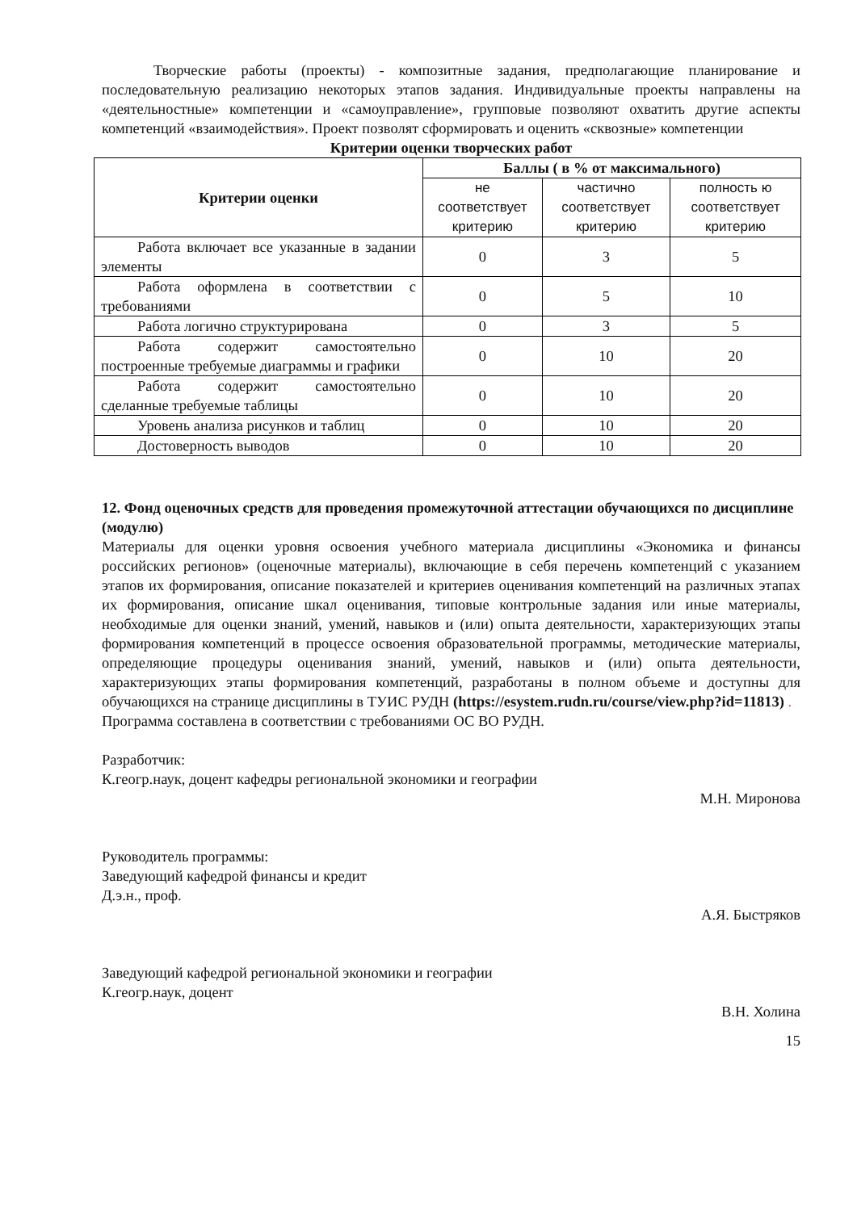Творческие работы (проекты) - композитные задания, предполагающие планирование и последовательную реализацию некоторых этапов задания. Индивидуальные проекты направлены на «деятельностные» компетенции и «самоуправление», групповые позволяют охватить другие аспекты компетенций «взаимодействия». Проект позволят сформировать и оценить «сквозные» компетенции
Критерии оценки творческих работ
| Критерии оценки | Баллы ( в % от максимального) | | |
| --- | --- | --- | --- |
| | не соответствует критерию | частично соответствует критерию | полность ю соответствует критерию |
| Работа включает все указанные в задании элементы | 0 | 3 | 5 |
| Работа оформлена в соответствии с требованиями | 0 | 5 | 10 |
| Работа логично структурирована | 0 | 3 | 5 |
| Работа содержит самостоятельно построенные требуемые диаграммы и графики | 0 | 10 | 20 |
| Работа содержит самостоятельно сделанные требуемые таблицы | 0 | 10 | 20 |
| Уровень анализа рисунков и таблиц | 0 | 10 | 20 |
| Достоверность выводов | 0 | 10 | 20 |
12. Фонд оценочных средств для проведения промежуточной аттестации обучающихся по дисциплине (модулю)
Материалы для оценки уровня освоения учебного материала дисциплины «Экономика и финансы российских регионов» (оценочные материалы), включающие в себя перечень компетенций с указанием этапов их формирования, описание показателей и критериев оценивания компетенций на различных этапах их формирования, описание шкал оценивания, типовые контрольные задания или иные материалы, необходимые для оценки знаний, умений, навыков и (или) опыта деятельности, характеризующих этапы формирования компетенций в процессе освоения образовательной программы, методические материалы, определяющие процедуры оценивания знаний, умений, навыков и (или) опыта деятельности, характеризующих этапы формирования компетенций, разработаны в полном объеме и доступны для обучающихся на странице дисциплины в ТУИС РУДН (https://esystem.rudn.ru/course/view.php?id=11813) .
Программа составлена в соответствии с требованиями ОС ВО РУДН.
Разработчик:
К.геогр.наук, доцент кафедры региональной экономики и географии
М.Н. Миронова
Руководитель программы:
Заведующий кафедрой финансы и кредит
Д.э.н., проф.
А.Я. Быстряков
Заведующий кафедрой региональной экономики и географии
К.геогр.наук, доцент
В.Н. Холина
15